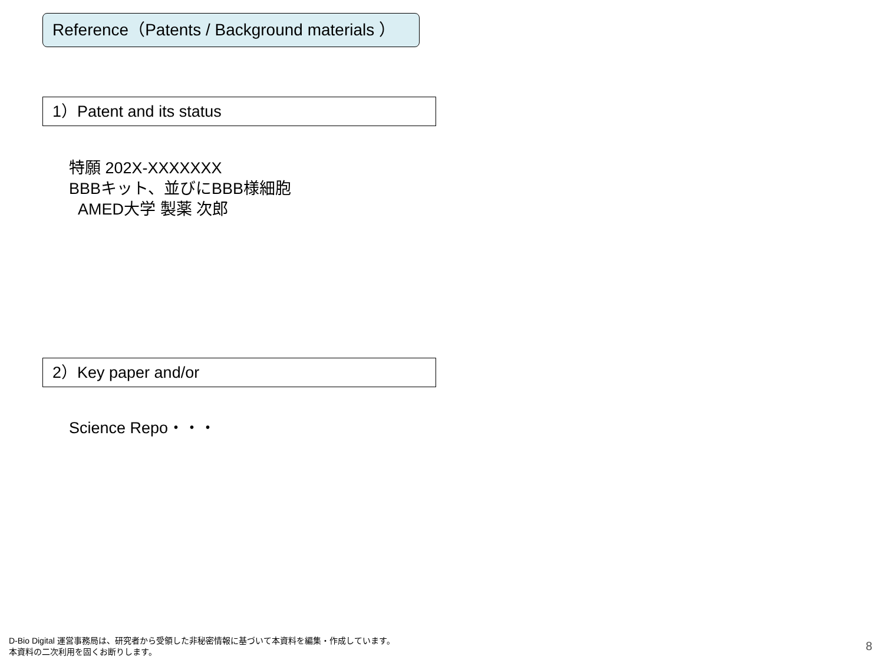Reference（Patents / Background materials ）
1）Patent and its status
特願 202X-XXXXXXX
BBBキット、並びにBBB様細胞
AMED大学 製薬 次郎
2）Key paper and/or
Science Repo・・・
D-Bio Digital 運営事務局は、研究者から受領した非秘密情報に基づいて本資料を編集・作成しています。
本資料の二次利用を固くお断りします。
8